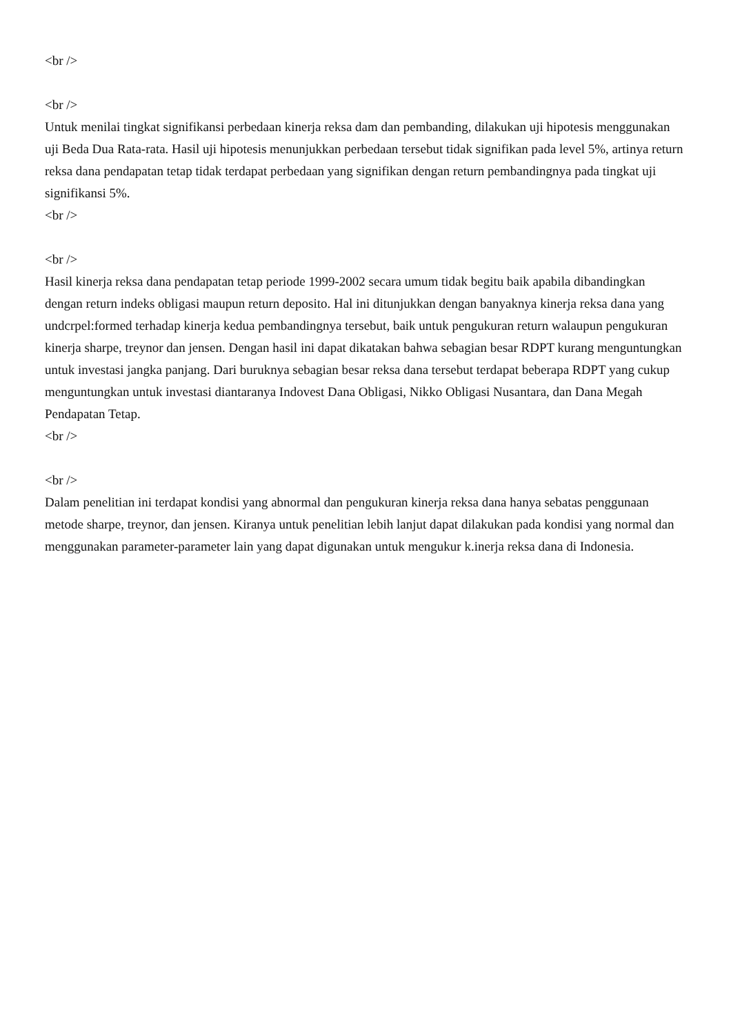<br />
<br />
Untuk menilai tingkat signifikansi perbedaan kinerja reksa dam dan pembanding, dilakukan uji hipotesis menggunakan uji Beda Dua Rata-rata. Hasil uji hipotesis menunjukkan perbedaan tersebut tidak signifikan pada level 5%, artinya return reksa dana pendapatan tetap tidak terdapat perbedaan yang signifikan dengan return pembandingnya pada tingkat uji signifikansi 5%.
<br />
<br />
Hasil kinerja reksa dana pendapatan tetap periode 1999-2002 secara umum tidak begitu baik apabila dibandingkan dengan return indeks obligasi maupun return deposito. Hal ini ditunjukkan dengan banyaknya kinerja reksa dana yang undcrpel:formed terhadap kinerja kedua pembandingnya tersebut, baik untuk pengukuran return walaupun pengukuran kinerja sharpe, treynor dan jensen. Dengan hasil ini dapat dikatakan bahwa sebagian besar RDPT kurang menguntungkan untuk investasi jangka panjang. Dari buruknya sebagian besar reksa dana tersebut terdapat beberapa RDPT yang cukup menguntungkan untuk investasi diantaranya Indovest Dana Obligasi, Nikko Obligasi Nusantara, dan Dana Megah Pendapatan Tetap.
<br />
<br />
Dalam penelitian ini terdapat kondisi yang abnormal dan pengukuran kinerja reksa dana hanya sebatas penggunaan metode sharpe, treynor, dan jensen. Kiranya untuk penelitian lebih lanjut dapat dilakukan pada kondisi yang normal dan menggunakan parameter-parameter lain yang dapat digunakan untuk mengukur k.inerja reksa dana di Indonesia.